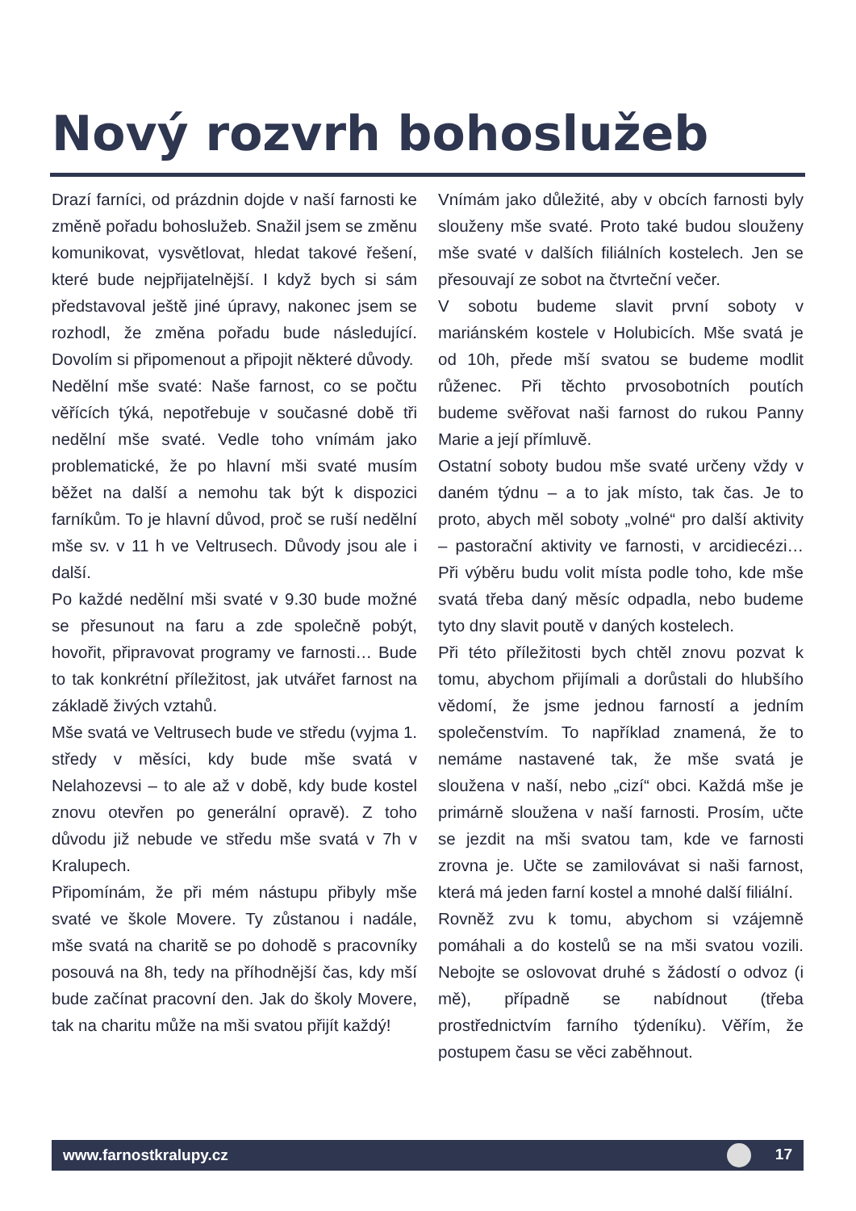Nový rozvrh bohoslužeb
Drazí farníci, od prázdnin dojde v naší farnosti ke změně pořadu bohoslužeb. Snažil jsem se změnu komunikovat, vysvětlovat, hledat takové řešení, které bude nejpřijatelnější. I když bych si sám představoval ještě jiné úpravy, nakonec jsem se rozhodl, že změna pořadu bude následující. Dovolím si připomenout a připojit některé důvody.
Nedělní mše svaté: Naše farnost, co se počtu věřících týká, nepotřebuje v současné době tři nedělní mše svaté. Vedle toho vnímám jako problematické, že po hlavní mši svaté musím běžet na další a nemohu tak být k dispozici farníkům. To je hlavní důvod, proč se ruší nedělní mše sv. v 11 h ve Veltrusech. Důvody jsou ale i další.
Po každé nedělní mši svaté v 9.30 bude možné se přesunout na faru a zde společně pobýt, hovořit, připravovat programy ve farnosti… Bude to tak konkrétní příležitost, jak utvářet farnost na základě živých vztahů.
Mše svatá ve Veltrusech bude ve středu (vyjma 1. středy v měsíci, kdy bude mše svatá v Nelahozevsi – to ale až v době, kdy bude kostel znovu otevřen po generální opravě). Z toho důvodu již nebude ve středu mše svatá v 7h v Kralupech.
Připomínám, že při mém nástupu přibyly mše svaté ve škole Movere. Ty zůstanou i nadále, mše svatá na charitě se po dohodě s pracovníky posouvá na 8h, tedy na příhodnější čas, kdy mší bude začínat pracovní den. Jak do školy Movere, tak na charitu může na mši svatou přijít každý!
Vnímám jako důležité, aby v obcích farnosti byly slouženy mše svaté. Proto také budou slouženy mše svaté v dalších filiálních kostelech. Jen se přesouvají ze sobot na čtvrteční večer.
V sobotu budeme slavit první soboty v mariánském kostele v Holubicích. Mše svatá je od 10h, přede mší svatou se budeme modlit růženec. Při těchto prvosobotních poutích budeme svěřovat naši farnost do rukou Panny Marie a její přímluvě.
Ostatní soboty budou mše svaté určeny vždy v daném týdnu – a to jak místo, tak čas. Je to proto, abych měl soboty „volné“ pro další aktivity – pastorační aktivity ve farnosti, v arcidiecézi… Při výběru budu volit místa podle toho, kde mše svatá třeba daný měsíc odpadla, nebo budeme tyto dny slavit poutě v daných kostelech.
Při této příležitosti bych chtěl znovu pozvat k tomu, abychom přijímali a dorůstali do hlubšího vědomí, že jsme jednou farností a jedním společenstvím. To například znamená, že to nemáme nastavené tak, že mše svatá je sloužena v naší, nebo „cizí“ obci. Každá mše je primárně sloužena v naší farnosti. Prosím, učte se jezdit na mši svatou tam, kde ve farnosti zrovna je. Učte se zamilovávat si naši farnost, která má jeden farní kostel a mnohé další filiální.
Rovněž zvu k tomu, abychom si vzájemně pomáhali a do kostelů se na mši svatou vozili. Nebojte se oslovovat druhé s žádostí o odvoz (i mě), případně se nabídnout (třeba prostřednictvím farního týdeníku). Věřím, že postupem času se věci zaběhnout.
www.farnostkralupy.cz 17